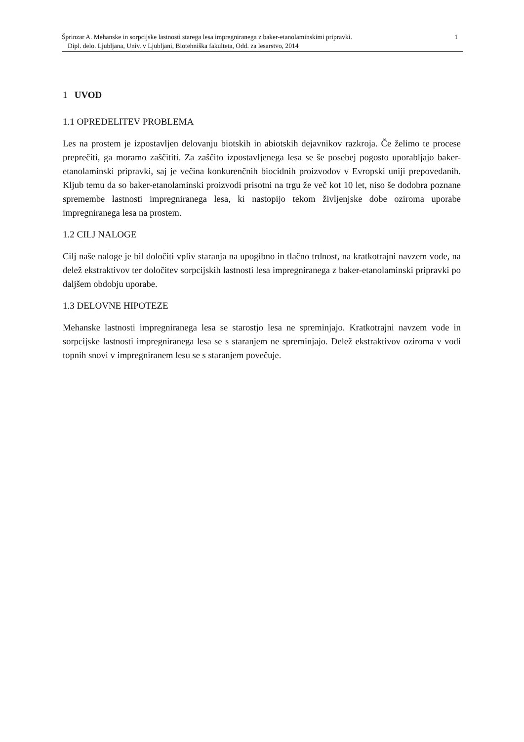1 Šprinzar A. Mehanske in sorpcijske lastnosti starega lesa impregniranega z baker-etanolaminskimi pripravki.
Dipl. delo. Ljubljana, Univ. v Ljubljani, Biotehniška fakulteta, Odd. za lesarstvo, 2014
1 UVOD
1.1 OPREDELITEV PROBLEMA
Les na prostem je izpostavljen delovanju biotskih in abiotskih dejavnikov razkroja. Če želimo te procese preprečiti, ga moramo zaščititi. Za zaščito izpostavljenega lesa se še posebej pogosto uporabljajo baker-etanolaminski pripravki, saj je večina konkurenčnih biocidnih proizvodov v Evropski uniji prepovedanih. Kljub temu da so baker-etanolaminski proizvodi prisotni na trgu že več kot 10 let, niso še dodobra poznane spremembe lastnosti impregniranega lesa, ki nastopijo tekom življenjske dobe oziroma uporabe impregniranega lesa na prostem.
1.2 CILJ NALOGE
Cilj naše naloge je bil določiti vpliv staranja na upogibno in tlačno trdnost, na kratkotrajni navzem vode, na delež ekstraktivov ter določitev sorpcijskih lastnosti lesa impregniranega z baker-etanolaminski pripravki po daljšem obdobju uporabe.
1.3 DELOVNE HIPOTEZE
Mehanske lastnosti impregniranega lesa se starostjo lesa ne spreminjajo. Kratkotrajni navzem vode in sorpcijske lastnosti impregniranega lesa se s staranjem ne spreminjajo. Delež ekstraktivov oziroma v vodi topnih snovi v impregniranem lesu se s staranjem povečuje.